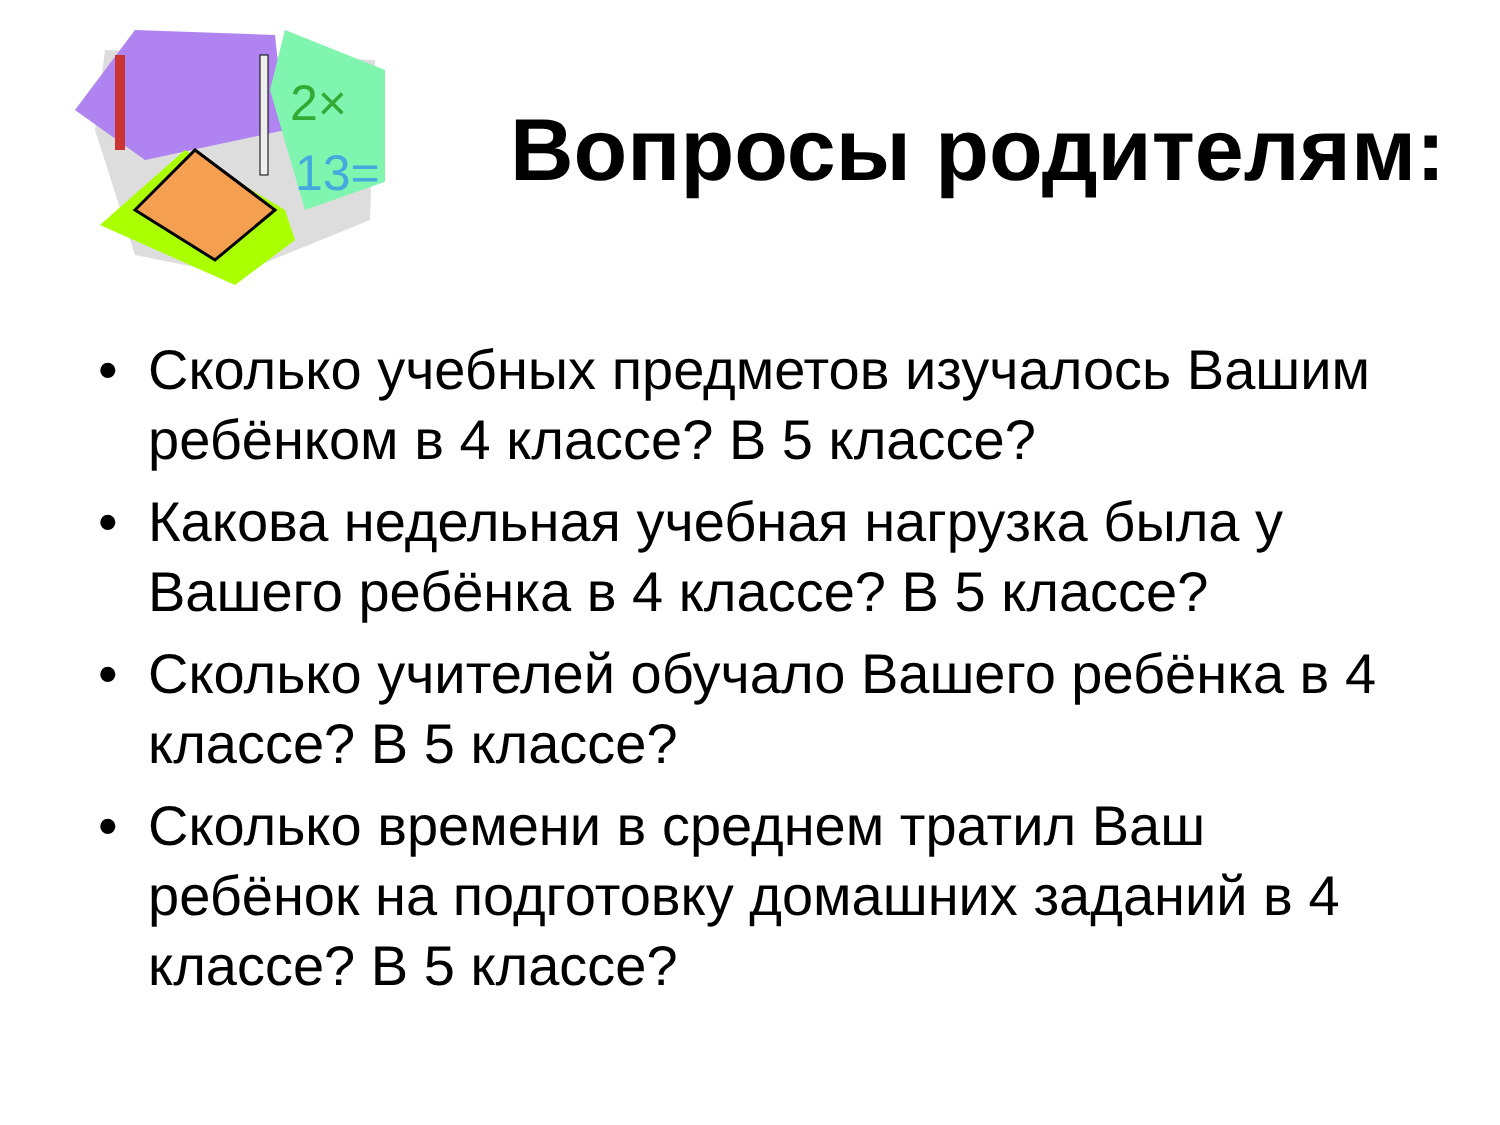13=
2×
Вопросы родителям:
• Сколько учебных предметов изучалось Вашим ребёнком в 4 классе? В 5 классе?
• Какова недельная учебная нагрузка была у Вашего ребёнка в 4 классе? В 5 классе?
• Сколько учителей обучало Вашего ребёнка в 4 классе? В 5 классе?
• Сколько времени в среднем тратил Ваш ребёнок на подготовку домашних заданий в 4 классе? В 5 классе?